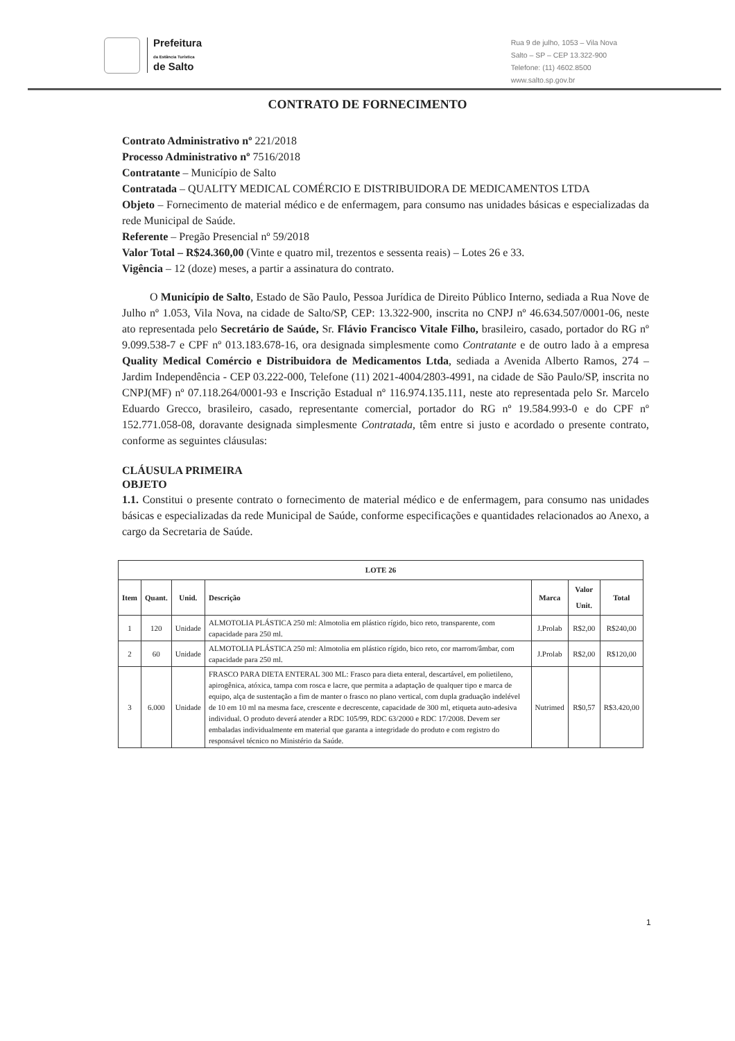Prefeitura
da Estância Turística
de Salto
Rua 9 de julho, 1053 – Vila Nova
Salto – SP – CEP 13.322-900
Telefone: (11) 4602.8500
www.salto.sp.gov.br
CONTRATO DE FORNECIMENTO
Contrato Administrativo nº 221/2018
Processo Administrativo nº 7516/2018
Contratante – Município de Salto
Contratada – QUALITY MEDICAL COMÉRCIO E DISTRIBUIDORA DE MEDICAMENTOS LTDA
Objeto – Fornecimento de material médico e de enfermagem, para consumo nas unidades básicas e especializadas da rede Municipal de Saúde.
Referente – Pregão Presencial nº 59/2018
Valor Total – R$24.360,00 (Vinte e quatro mil, trezentos e sessenta reais) – Lotes 26 e 33.
Vigência – 12 (doze) meses, a partir a assinatura do contrato.
O Município de Salto, Estado de São Paulo, Pessoa Jurídica de Direito Público Interno, sediada a Rua Nove de Julho nº 1.053, Vila Nova, na cidade de Salto/SP, CEP: 13.322-900, inscrita no CNPJ nº 46.634.507/0001-06, neste ato representada pelo Secretário de Saúde, Sr. Flávio Francisco Vitale Filho, brasileiro, casado, portador do RG nº 9.099.538-7 e CPF nº 013.183.678-16, ora designada simplesmente como Contratante e de outro lado à a empresa Quality Medical Comércio e Distribuidora de Medicamentos Ltda, sediada a Avenida Alberto Ramos, 274 – Jardim Independência - CEP 03.222-000, Telefone (11) 2021-4004/2803-4991, na cidade de São Paulo/SP, inscrita no CNPJ(MF) nº 07.118.264/0001-93 e Inscrição Estadual nº 116.974.135.111, neste ato representada pelo Sr. Marcelo Eduardo Grecco, brasileiro, casado, representante comercial, portador do RG nº 19.584.993-0 e do CPF nº 152.771.058-08, doravante designada simplesmente Contratada, têm entre si justo e acordado o presente contrato, conforme as seguintes cláusulas:
CLÁUSULA PRIMEIRA
OBJETO
1.1. Constitui o presente contrato o fornecimento de material médico e de enfermagem, para consumo nas unidades básicas e especializadas da rede Municipal de Saúde, conforme especificações e quantidades relacionados ao Anexo, a cargo da Secretaria de Saúde.
| LOTE 26 | | | | | | |
| --- | --- | --- | --- | --- | --- | --- |
| Item | Quant. | Unid. | Descrição | Marca | Valor Unit. | Total |
| 1 | 120 | Unidade | ALMOTOLIA PLÁSTICA 250 ml: Almotolia em plástico rígido, bico reto, transparente, com capacidade para 250 ml. | J.Prolab | R$2,00 | R$240,00 |
| 2 | 60 | Unidade | ALMOTOLIA PLÁSTICA 250 ml: Almotolia em plástico rígido, bico reto, cor marrom/âmbar, com capacidade para 250 ml. | J.Prolab | R$2,00 | R$120,00 |
| 3 | 6.000 | Unidade | FRASCO PARA DIETA ENTERAL 300 ML: Frasco para dieta enteral, descartável, em polietileno, apirogênica, atóxica, tampa com rosca e lacre, que permita a adaptação de qualquer tipo e marca de equipo, alça de sustentação a fim de manter o frasco no plano vertical, com dupla graduação indelével de 10 em 10 ml na mesma face, crescente e decrescente, capacidade de 300 ml, etiqueta auto-adesiva individual. O produto deverá atender a RDC 105/99, RDC 63/2000 e RDC 17/2008. Devem ser embaladas individualmente em material que garanta a integridade do produto e com registro do responsável técnico no Ministério da Saúde. | Nutrimed | R$0,57 | R$3.420,00 |
1